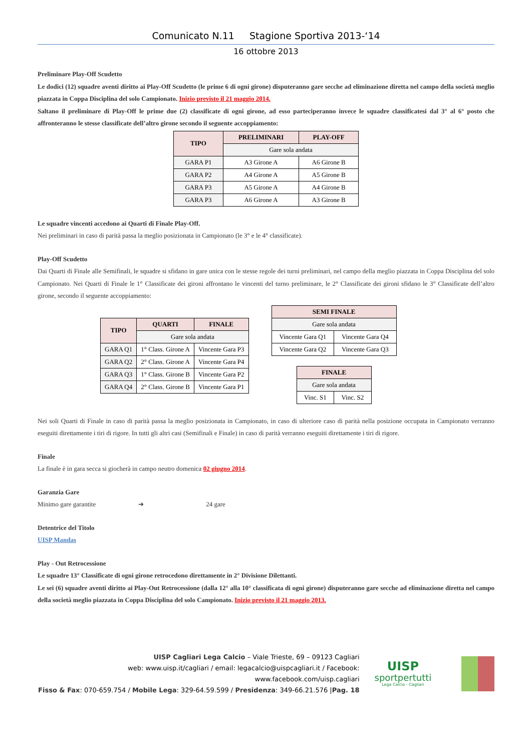Comunicato N.11 Stagione Sportiva 2013-‘14
16 ottobre 2013
Preliminare Play-Off Scudetto
Le dodici (12) squadre aventi diritto ai Play-Off Scudetto (le prime 6 di ogni girone) disputeranno gare secche ad eliminazione diretta nel campo della società meglio piazzata in Coppa Disciplina del solo Campionato. Inizio previsto il 21 maggio 2014.
Saltano il preliminare di Play-Off le prime due (2) classificate di ogni girone, ad esso parteciperanno invece le squadre classificatesi dal 3° al 6° posto che affronteranno le stesse classificate dell’altro girone secondo il seguente accoppiamento:
| TIPO | PRELIMINARI | PLAY-OFF |
| --- | --- | --- |
| | Gare sola andata | |
| GARA P1 | A3 Girone A | A6 Girone B |
| GARA P2 | A4 Girone A | A5 Girone B |
| GARA P3 | A5 Girone A | A4 Girone B |
| GARA P3 | A6 Girone A | A3 Girone B |
Le squadre vincenti accedono ai Quarti di Finale Play-Off.
Nei preliminari in caso di parità passa la meglio posizionata in Campionato (le 3° e le 4° classificate).
Play-Off Scudetto
Dai Quarti di Finale alle Semifinali, le squadre si sfidano in gare unica con le stesse regole dei turni preliminari, nel campo della meglio piazzata in Coppa Disciplina del solo Campionato. Nei Quarti di Finale le 1° Classificate dei gironi affrontano le vincenti del turno preliminare, le 2° Classificate dei gironi sfidano le 3° Classificate dell’altro girone, secondo il seguente accoppiamento:
| TIPO | QUARTI | FINALE |
| --- | --- | --- |
| | Gare sola andata | |
| GARA Q1 | 1° Class. Girone A | Vincente Gara P3 |
| GARA Q2 | 2° Class. Girone A | Vincente Gara P4 |
| GARA Q3 | 1° Class. Girone B | Vincente Gara P2 |
| GARA Q4 | 2° Class. Girone B | Vincente Gara P1 |
| SEMI FINALE | |
| --- | --- |
| Gare sola andata | |
| Vincente Gara Q1 | Vincente Gara Q4 |
| Vincente Gara Q2 | Vincente Gara Q3 |
| FINALE | |
| --- | --- |
| Gare sola andata | |
| Vinc. S1 | Vinc. S2 |
Nei soli Quarti di Finale in caso di parità passa la meglio posizionata in Campionato, in caso di ulteriore caso di parità nella posizione occupata in Campionato verranno eseguiti direttamente i tiri di rigore. In tutti gli altri casi (Semifinali e Finale) in caso di parità verranno eseguiti direttamente i tiri di rigore.
Finale
La finale è in gara secca si giocherà in campo neutro domenica 02 giugno 2014.
Garanzia Gare
Minimo gare garantite ➔ 24 gare
Detentrice del Titolo
UISP Mandas
Play - Out Retrocessione
Le squadre 13° Classificate di ogni girone retrocedono direttamente in 2° Divisione Dilettanti.
Le sei (6) squadre aventi diritto ai Play-Out Retrocessione (dalla 12° alla 10° classificata di ogni girone) disputeranno gare secche ad eliminazione diretta nel campo della società meglio piazzata in Coppa Disciplina del solo Campionato. Inizio previsto il 21 maggio 2013.
UISP Cagliari Lega Calcio – Viale Trieste, 69 – 09123 Cagliari
web: www.uisp.it/cagliari / email: legacalcio@uispcagliari.it / Facebook: www.facebook.com/uisp.cagliari
Fisso & Fax: 070-659.754 / Mobile Lega: 329-64.59.599 / Presidenza: 349-66.21.576 |Pag. 18
UISP
sportpertutti
Lega Calcio - Cagliari